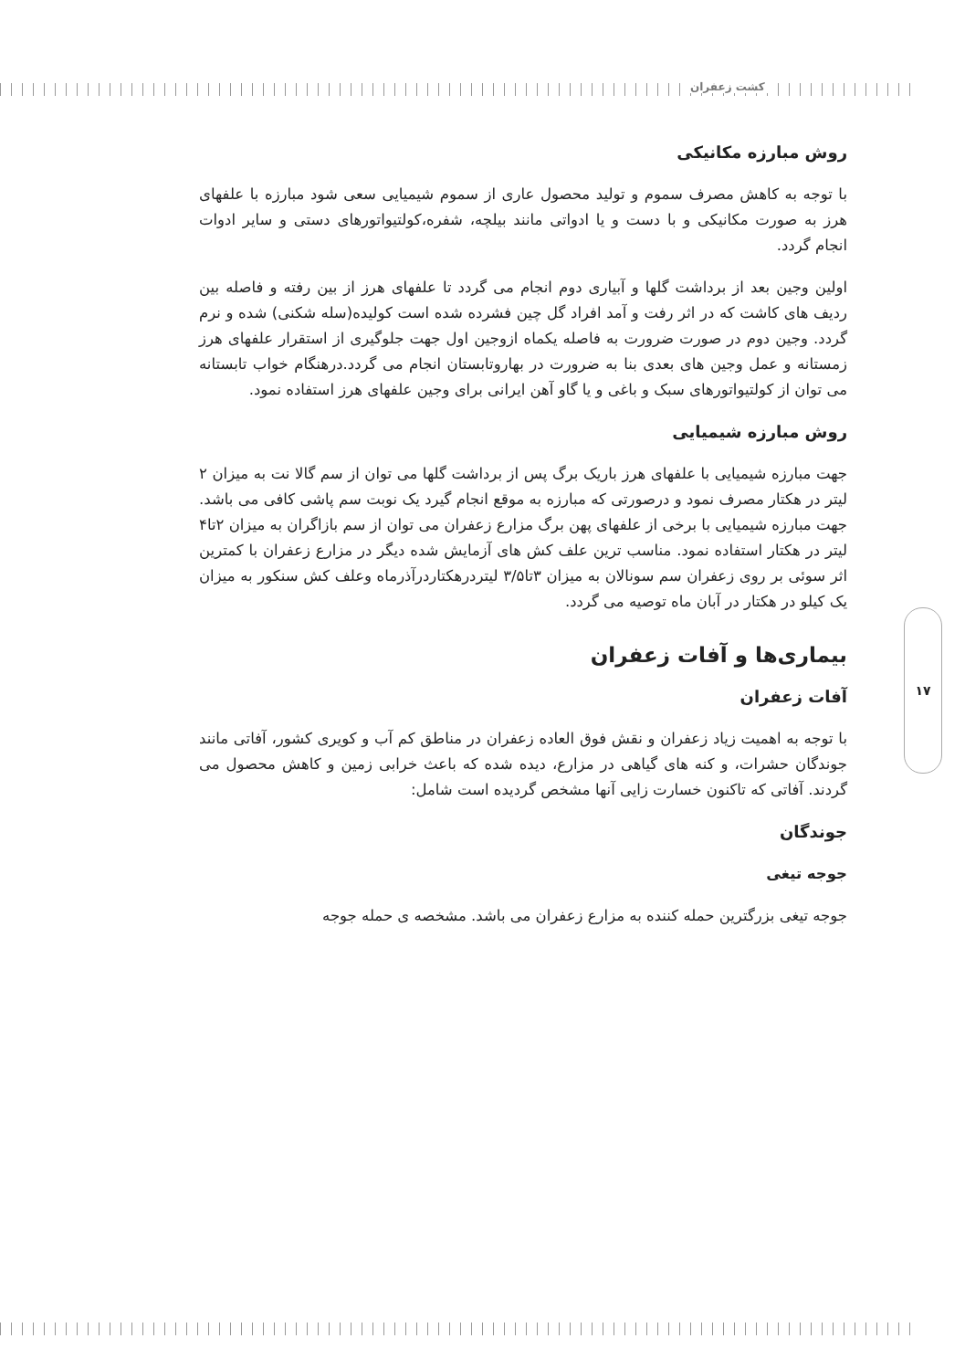کشت زعفران
روش مبارزه مکانیکی
با توجه به کاهش مصرف سموم و تولید محصول عاری از سموم شیمیایی سعی شود مبارزه با علفهای هرز به صورت مکانیکی و با دست و یا ادواتی مانند بیلچه، شفره،کولتیواتورهای دستی و سایر ادوات انجام گردد.
اولین وجین بعد از برداشت گلها و آبیاری دوم انجام می گردد تا علفهای هرز از بین رفته و فاصله بین ردیف های کاشت که در اثر رفت و آمد افراد گل چین فشرده شده است کولیده(سله شکنی) شده و نرم گردد. وجین دوم در صورت ضرورت به فاصله یکماه ازوجین اول جهت جلوگیری از استقرار علفهای هرز زمستانه و عمل وجین های بعدی بنا به ضرورت در بهاروتابستان انجام می گردد.درهنگام خواب تابستانه می توان از کولتیواتورهای سبک و باغی و یا گاو آهن ایرانی برای وجین علفهای هرز استفاده نمود.
روش مبارزه شیمیایی
جهت مبارزه شیمیایی با علفهای هرز باریک برگ پس از برداشت گلها می توان از سم گالا نت به میزان ۲ لیتر در هکتار مصرف نمود و درصورتی که مبارزه به موقع انجام گیرد یک نوبت سم پاشی کافی می باشد. جهت مبارزه شیمیایی با برخی از علفهای پهن برگ مزارع زعفران می توان از سم بازاگران به میزان ۲تا۴ لیتر در هکتار استفاده نمود. مناسب ترین علف کش های آزمایش شده دیگر در مزارع زعفران با کمترین اثر سوئی بر روی زعفران سم سونالان به میزان ۳تا۳/۵ لیتردرهکتاردرآذرماه وعلف کش سنکور به میزان یک کیلو در هکتار در آبان ماه توصیه می گردد.
بیماری‌ها و آفات زعفران
آفات زعفران
با توجه به اهمیت زیاد زعفران و نقش فوق العاده زعفران در مناطق کم آب و کویری کشور، آفاتی مانند جوندگان حشرات، و کنه های گیاهی در مزارع، دیده شده که باعث خرابی زمین و کاهش محصول می گردند. آفاتی که تاکنون خسارت زایی آنها مشخص گردیده است شامل:
جوندگان
جوجه تیغی
جوجه تیغی بزرگترین حمله کننده به مزارع زعفران می باشد. مشخصه ی حمله جوجه
۱۷